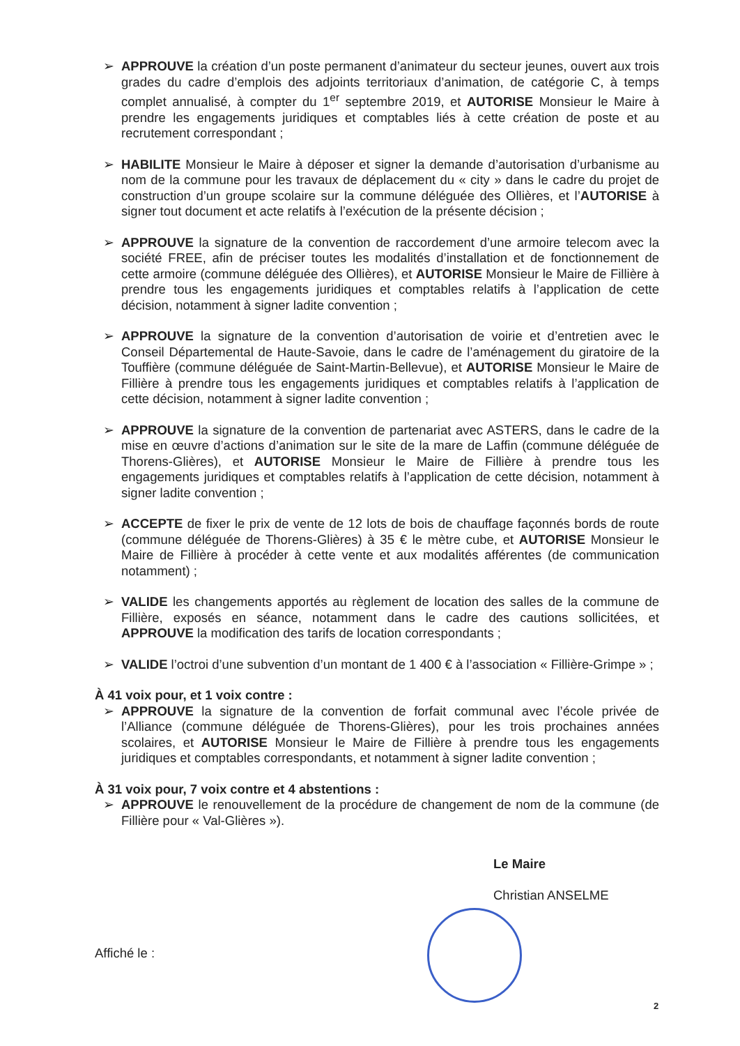➢ APPROUVE la création d’un poste permanent d’animateur du secteur jeunes, ouvert aux trois grades du cadre d’emplois des adjoints territoriaux d’animation, de catégorie C, à temps complet annualisé, à compter du 1<sup>er</sup> septembre 2019, et AUTORISE Monsieur le Maire à prendre les engagements juridiques et comptables liés à cette création de poste et au recrutement correspondant ;
➢ HABILITE Monsieur le Maire à déposer et signer la demande d’autorisation d’urbanisme au nom de la commune pour les travaux de déplacement du « city » dans le cadre du projet de construction d’un groupe scolaire sur la commune déléguée des Ollières, et l’AUTORISE à signer tout document et acte relatifs à l’exécution de la présente décision ;
➢ APPROUVE la signature de la convention de raccordement d’une armoire telecom avec la société FREE, afin de préciser toutes les modalités d’installation et de fonctionnement de cette armoire (commune déléguée des Ollières), et AUTORISE Monsieur le Maire de Fillière à prendre tous les engagements juridiques et comptables relatifs à l’application de cette décision, notamment à signer ladite convention ;
➢ APPROUVE la signature de la convention d’autorisation de voirie et d’entretien avec le Conseil Départemental de Haute-Savoie, dans le cadre de l’aménagement du giratoire de la Touffière (commune déléguée de Saint-Martin-Bellevue), et AUTORISE Monsieur le Maire de Fillière à prendre tous les engagements juridiques et comptables relatifs à l’application de cette décision, notamment à signer ladite convention ;
➢ APPROUVE la signature de la convention de partenariat avec ASTERS, dans le cadre de la mise en œuvre d’actions d’animation sur le site de la mare de Laffin (commune déléguée de Thorens-Glières), et AUTORISE Monsieur le Maire de Fillière à prendre tous les engagements juridiques et comptables relatifs à l’application de cette décision, notamment à signer ladite convention ;
➢ ACCEPTE de fixer le prix de vente de 12 lots de bois de chauffage façonnés bords de route (commune déléguée de Thorens-Glières) à 35 € le mètre cube, et AUTORISE Monsieur le Maire de Fillière à procéder à cette vente et aux modalités afférentes (de communication notamment) ;
➢ VALIDE les changements apportés au règlement de location des salles de la commune de Fillière, exposés en séance, notamment dans le cadre des cautions sollicitées, et APPROUVE la modification des tarifs de location correspondants ;
➢ VALIDE l’octroi d’une subvention d’un montant de 1 400 € à l’association « Fillière-Grimpe » ;
À 41 voix pour, et 1 voix contre :
➢ APPROUVE la signature de la convention de forfait communal avec l’école privée de l’Alliance (commune déléguée de Thorens-Glières), pour les trois prochaines années scolaires, et AUTORISE Monsieur le Maire de Fillière à prendre tous les engagements juridiques et comptables correspondants, et notamment à signer ladite convention ;
À 31 voix pour, 7 voix contre et 4 abstentions :
➢ APPROUVE le renouvellement de la procédure de changement de nom de la commune (de Fillière pour « Val-Glières »).
Le Maire
Christian ANSELME
Affiché le :
2